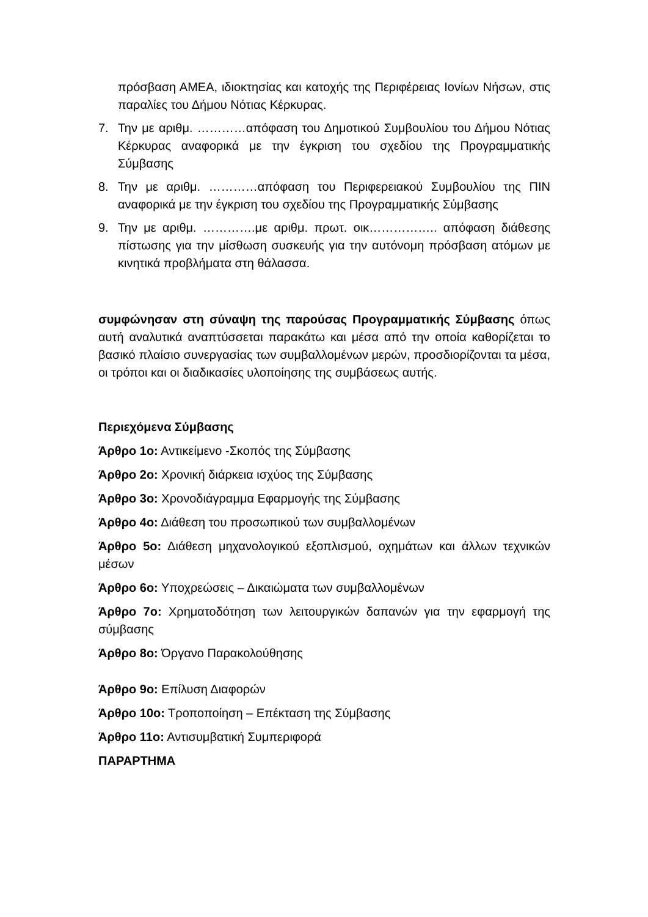πρόσβαση ΑΜΕΑ, ιδιοκτησίας και κατοχής της Περιφέρειας Ιονίων Νήσων, στις παραλίες του Δήμου Νότιας Κέρκυρας.
7. Την με αριθμ. …………απόφαση του Δημοτικού Συμβουλίου του Δήμου Νότιας Κέρκυρας αναφορικά με την έγκριση του σχεδίου της Προγραμματικής Σύμβασης
8. Την με αριθμ. …………απόφαση του Περιφερειακού Συμβουλίου της ΠΙΝ αναφορικά με την έγκριση του σχεδίου της Προγραμματικής Σύμβασης
9. Την με αριθμ. ………….με αριθμ. πρωτ. οικ…………….. απόφαση διάθεσης πίστωσης για την μίσθωση συσκευής για την αυτόνομη πρόσβαση ατόμων με κινητικά προβλήματα στη θάλασσα.
συμφώνησαν στη σύναψη της παρούσας Προγραμματικής Σύμβασης όπως αυτή αναλυτικά αναπτύσσεται παρακάτω και μέσα από την οποία καθορίζεται το βασικό πλαίσιο συνεργασίας των συμβαλλομένων μερών, προσδιορίζονται τα μέσα, οι τρόποι και οι διαδικασίες υλοποίησης της συμβάσεως αυτής.
Περιεχόμενα Σύμβασης
Άρθρο 1ο: Αντικείμενο -Σκοπός της Σύμβασης
Άρθρο 2ο: Χρονική διάρκεια ισχύος της Σύμβασης
Άρθρο 3ο: Χρονοδιάγραμμα Εφαρμογής της Σύμβασης
Άρθρο 4ο: Διάθεση του προσωπικού των συμβαλλομένων
Άρθρο 5ο: Διάθεση μηχανολογικού εξοπλισμού, οχημάτων και άλλων τεχνικών μέσων
Άρθρο 6ο: Υποχρεώσεις – Δικαιώματα των συμβαλλομένων
Άρθρο 7ο: Χρηματοδότηση των λειτουργικών δαπανών για την εφαρμογή της σύμβασης
Άρθρο 8ο: Όργανο Παρακολούθησης
Άρθρο 9ο: Επίλυση Διαφορών
Άρθρο 10ο: Τροποποίηση – Επέκταση της Σύμβασης
Άρθρο 11ο: Αντισυμβατική Συμπεριφορά
ΠΑΡΑΡΤΗΜΑ